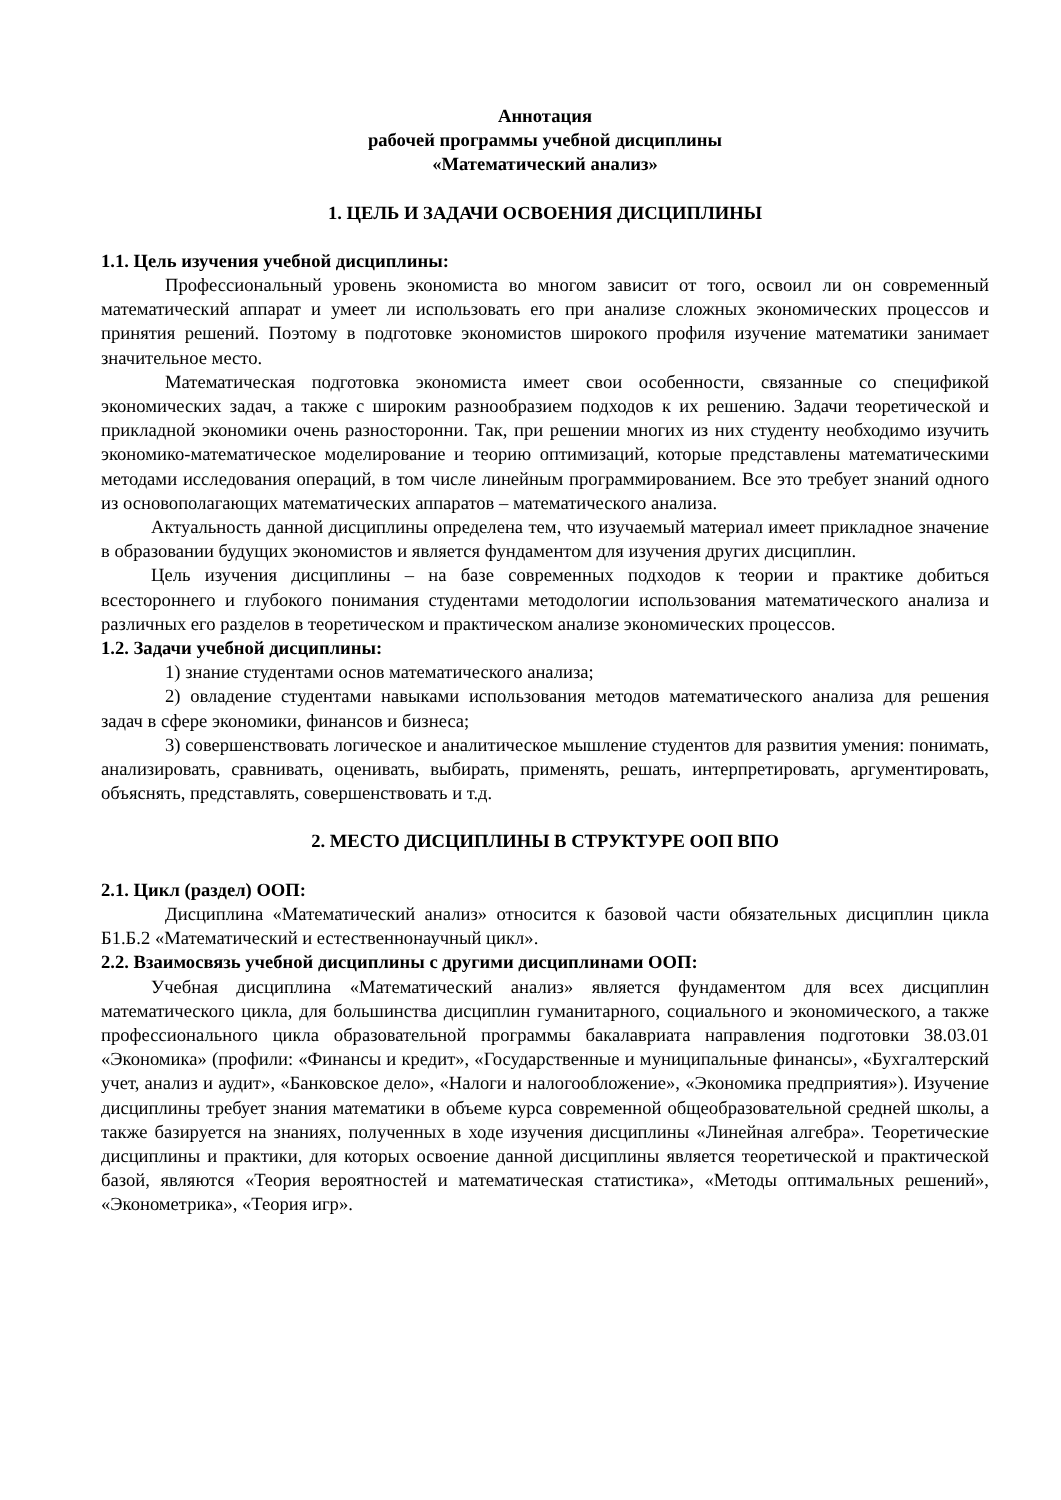Аннотация
рабочей программы учебной дисциплины
«Математический анализ»
1. ЦЕЛЬ И ЗАДАЧИ ОСВОЕНИЯ ДИСЦИПЛИНЫ
1.1. Цель изучения учебной дисциплины:
Профессиональный уровень экономиста во многом зависит от того, освоил ли он современный математический аппарат и умеет ли использовать его при анализе сложных экономических процессов и принятия решений. Поэтому в подготовке экономистов широкого профиля изучение математики занимает значительное место.
Математическая подготовка экономиста имеет свои особенности, связанные со спецификой экономических задач, а также с широким разнообразием подходов к их решению. Задачи теоретической и прикладной экономики очень разносторонни. Так, при решении многих из них студенту необходимо изучить экономико-математическое моделирование и теорию оптимизаций, которые представлены математическими методами исследования операций, в том числе линейным программированием. Все это требует знаний одного из основополагающих математических аппаратов – математического анализа.
Актуальность данной дисциплины определена тем, что изучаемый материал имеет прикладное значение в образовании будущих экономистов и является фундаментом для изучения других дисциплин.
Цель изучения дисциплины – на базе современных подходов к теории и практике добиться всестороннего и глубокого понимания студентами методологии использования математического анализа и различных его разделов в теоретическом и практическом анализе экономических процессов.
1.2. Задачи учебной дисциплины:
1) знание студентами основ математического анализа;
2) овладение студентами навыками использования методов математического анализа для решения задач в сфере экономики, финансов и бизнеса;
3) совершенствовать логическое и аналитическое мышление студентов для развития умения: понимать, анализировать, сравнивать, оценивать, выбирать, применять, решать, интерпретировать, аргументировать, объяснять, представлять, совершенствовать и т.д.
2. МЕСТО ДИСЦИПЛИНЫ В СТРУКТУРЕ ООП ВПО
2.1. Цикл (раздел) ООП:
Дисциплина «Математический анализ» относится к базовой части обязательных дисциплин цикла Б1.Б.2 «Математический и естественнонаучный цикл».
2.2. Взаимосвязь учебной дисциплины с другими дисциплинами ООП:
Учебная дисциплина «Математический анализ» является фундаментом для всех дисциплин математического цикла, для большинства дисциплин гуманитарного, социального и экономического, а также профессионального цикла образовательной программы бакалавриата направления подготовки 38.03.01 «Экономика» (профили: «Финансы и кредит», «Государственные и муниципальные финансы», «Бухгалтерский учет, анализ и аудит», «Банковское дело», «Налоги и налогообложение», «Экономика предприятия»). Изучение дисциплины требует знания математики в объеме курса современной общеобразовательной средней школы, а также базируется на знаниях, полученных в ходе изучения дисциплины «Линейная алгебра». Теоретические дисциплины и практики, для которых освоение данной дисциплины является теоретической и практической базой, являются «Теория вероятностей и математическая статистика», «Методы оптимальных решений», «Эконометрика», «Теория игр».